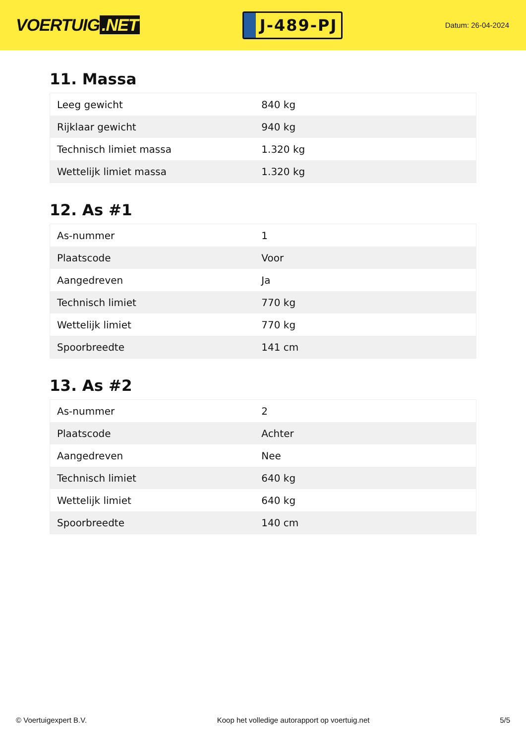VOERTUIG.NET
J-489-PJ
Datum: 26-04-2024
11. Massa
| Leeg gewicht | 840 kg |
| Rijklaar gewicht | 940 kg |
| Technisch limiet massa | 1.320 kg |
| Wettelijk limiet massa | 1.320 kg |
12. As #1
| As-nummer | 1 |
| Plaatscode | Voor |
| Aangedreven | Ja |
| Technisch limiet | 770 kg |
| Wettelijk limiet | 770 kg |
| Spoorbreedte | 141 cm |
13. As #2
| As-nummer | 2 |
| Plaatscode | Achter |
| Aangedreven | Nee |
| Technisch limiet | 640 kg |
| Wettelijk limiet | 640 kg |
| Spoorbreedte | 140 cm |
© Voertuigexpert B.V. Koop het volledige autorapport op voertuig.net 5/5